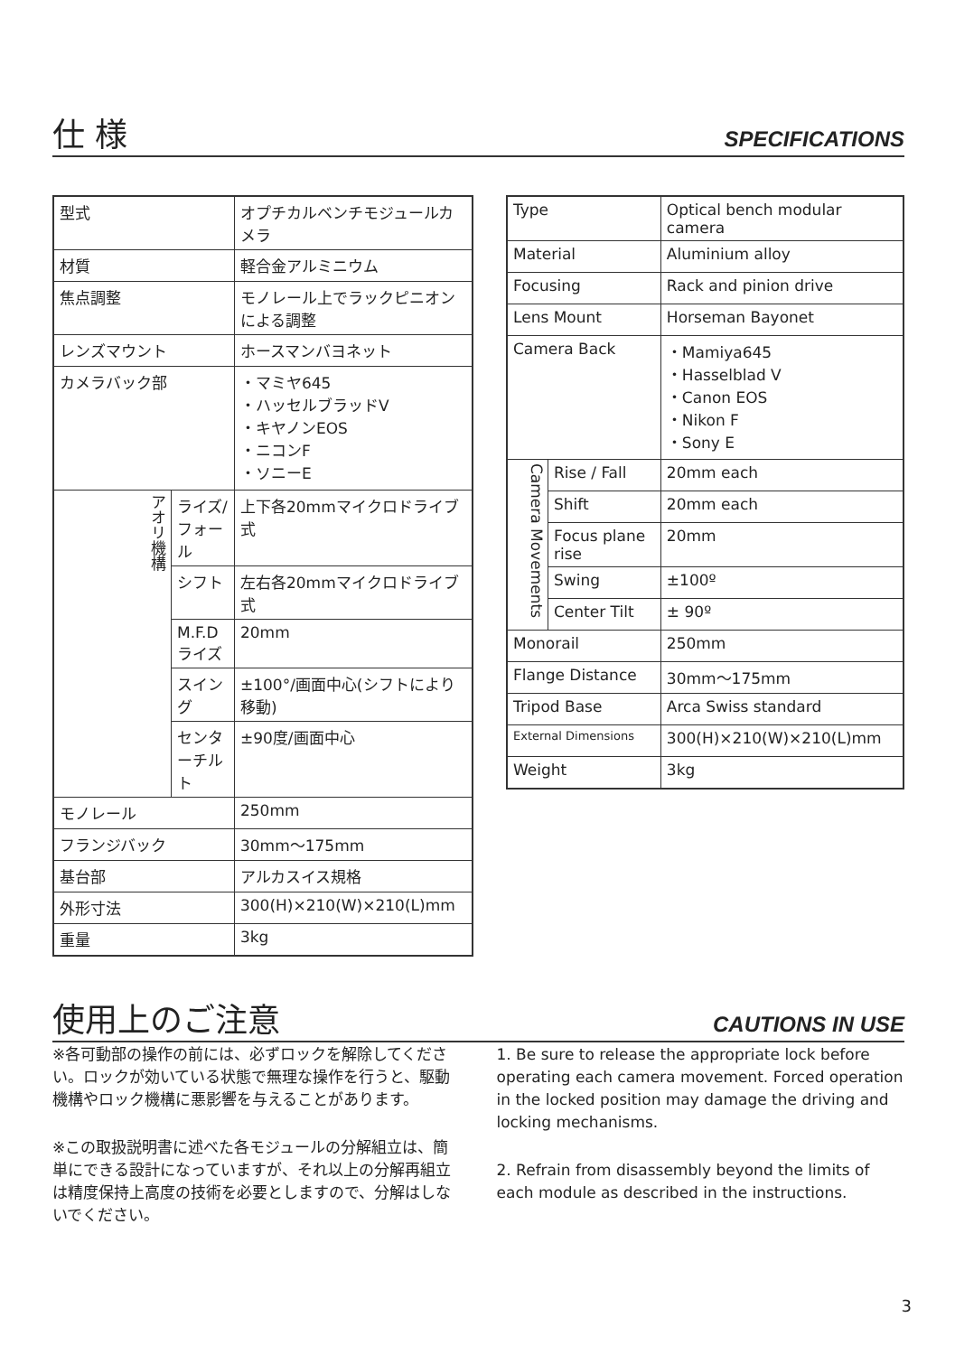仕 様
SPECIFICATIONS
| 型式 | | オプチカルベンチモジュールカメラ |
| 材質 | | 軽合金アルミニウム |
| 焦点調整 | | モノレール上でラックピニオンによる調整 |
| レンズマウント | | ホースマンバヨネット |
| カメラバック部 | | ・マミヤ645 ・ハッセルブラッドV ・キヤノンEOS ・ニコンF ・ソニーE |
| アオリ機構 | ライズ/フォール | 上下各20mmマイクロドライブ式 |
| | シフト | 左右各20mmマイクロドライブ式 |
| | M.F.Dライズ | 20mm |
| | スイング | ±100°/画面中心(シフトにより移動) |
| | センターチルト | ±90度/画面中心 |
| モノレール | | 250mm |
| フランジバック | | 30mm～175mm |
| 基台部 | | アルカスイス規格 |
| 外形寸法 | | 300(H)×210(W)×210(L)mm |
| 重量 | | 3kg |
| Type | | Optical bench modular camera |
| Material | | Aluminium alloy |
| Focusing | | Rack and pinion drive |
| Lens Mount | | Horseman Bayonet |
| Camera Back | | ・Mamiya645 ・Hasselblad V ・Canon EOS ・Nikon F ・Sony E |
| Camera Movements | Rise / Fall | 20mm each |
| | Shift | 20mm each |
| | Focus plane rise | 20mm |
| | Swing | ±100º |
| | Center Tilt | ± 90º |
| Monorail | | 250mm |
| Flange Distance | | 30mm～175mm |
| Tripod Base | | Arca Swiss standard |
| External Dimensions | | 300(H)×210(W)×210(L)mm |
| Weight | | 3kg |
使用上のご注意
CAUTIONS IN USE
※各可動部の操作の前には、必ずロックを解除してください。ロックが効いている状態で無理な操作を行うと、駆動機構やロック機構に悪影響を与えることがあります。
※この取扱説明書に述べた各モジュールの分解組立は、簡単にできる設計になっていますが、それ以上の分解再組立は精度保持上高度の技術を必要としますので、分解はしないでください。
1. Be sure to release the appropriate lock before operating each camera movement. Forced operation in the locked position may damage the driving and locking mechanisms.
2. Refrain from disassembly beyond the limits of each module as described in the instructions.
3